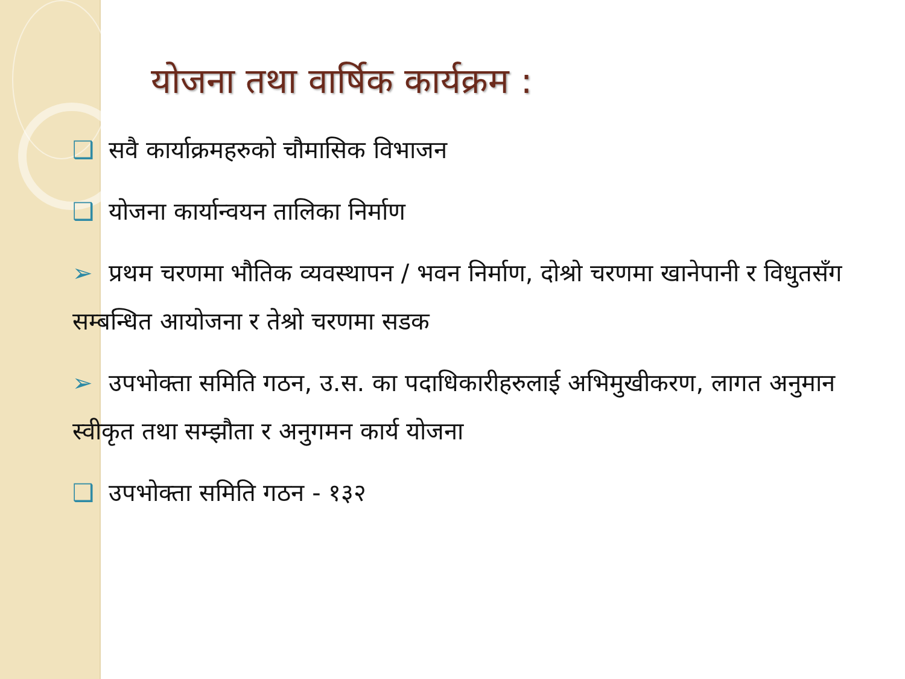योजना तथा वार्षिक कार्यक्रम :
❑ सवै कार्याक्रमहरुको चौमासिक विभाजन
❑ योजना कार्यान्वयन तालिका निर्माण
➢ प्रथम चरणमा भौतिक व्यवस्थापन / भवन निर्माण, दोश्रो चरणमा खानेपानी र विधुतसँग सम्बन्धित आयोजना र तेश्रो चरणमा सडक
➢ उपभोक्ता समिति गठन, उ.स. का पदाधिकारीहरुलाई अभिमुखीकरण, लागत अनुमान स्वीकृत तथा सम्झौता र अनुगमन कार्य योजना
❑ उपभोक्ता समिति गठन - १३२